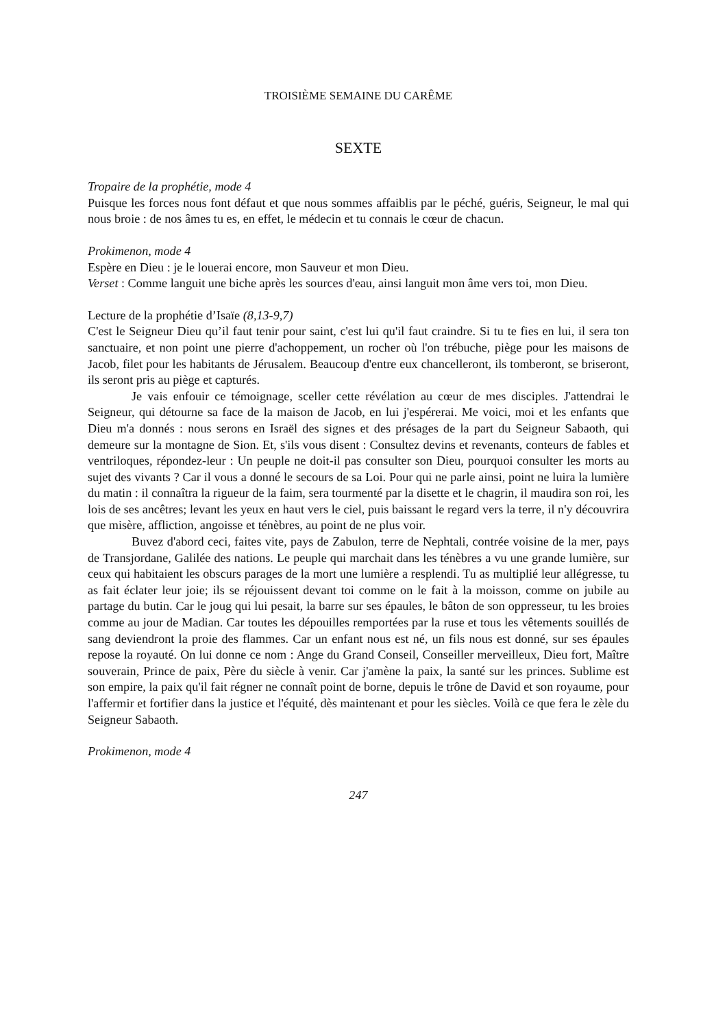TROISIÈME SEMAINE DU CARÊME
SEXTE
Tropaire de la prophétie, mode 4
Puisque les forces nous font défaut et que nous sommes affaiblis par le péché, guéris, Seigneur, le mal qui nous broie : de nos âmes tu es, en effet, le médecin et tu connais le cœur de chacun.
Prokimenon, mode 4
Espère en Dieu : je le louerai encore, mon Sauveur et mon Dieu.
Verset : Comme languit une biche après les sources d'eau, ainsi languit mon âme vers toi, mon Dieu.
Lecture de la prophétie d’Isaïe (8,13-9,7)
C'est le Seigneur Dieu qu’il faut tenir pour saint, c'est lui qu'il faut craindre. Si tu te fies en lui, il sera ton sanctuaire, et non point une pierre d'achoppement, un rocher où l'on trébuche, piège pour les maisons de Jacob, filet pour les habitants de Jérusalem. Beaucoup d'entre eux chancelleront, ils tomberont, se briseront, ils seront pris au piège et capturés.
Je vais enfouir ce témoignage, sceller cette révélation au cœur de mes disciples. J'attendrai le Seigneur, qui détourne sa face de la maison de Jacob, en lui j'espérerai. Me voici, moi et les enfants que Dieu m'a donnés : nous serons en Israël des signes et des présages de la part du Seigneur Sabaoth, qui demeure sur la montagne de Sion. Et, s'ils vous disent : Consultez devins et revenants, conteurs de fables et ventriloques, répondez-leur : Un peuple ne doit-il pas consulter son Dieu, pourquoi consulter les morts au sujet des vivants ? Car il vous a donné le secours de sa Loi. Pour qui ne parle ainsi, point ne luira la lumière du matin : il connaîtra la rigueur de la faim, sera tourmenté par la disette et le chagrin, il maudira son roi, les lois de ses ancêtres; levant les yeux en haut vers le ciel, puis baissant le regard vers la terre, il n'y découvrira que misère, affliction, angoisse et ténèbres, au point de ne plus voir.
Buvez d'abord ceci, faites vite, pays de Zabulon, terre de Nephtali, contrée voisine de la mer, pays de Transjordane, Galilée des nations. Le peuple qui marchait dans les ténèbres a vu une grande lumière, sur ceux qui habitaient les obscurs parages de la mort une lumière a resplendi. Tu as multiplié leur allégresse, tu as fait éclater leur joie; ils se réjouissent devant toi comme on le fait à la moisson, comme on jubile au partage du butin. Car le joug qui lui pesait, la barre sur ses épaules, le bâton de son oppresseur, tu les broies comme au jour de Madian. Car toutes les dépouilles remportées par la ruse et tous les vêtements souillés de sang deviendront la proie des flammes. Car un enfant nous est né, un fils nous est donné, sur ses épaules repose la royauté. On lui donne ce nom : Ange du Grand Conseil, Conseiller merveilleux, Dieu fort, Maître souverain, Prince de paix, Père du siècle à venir. Car j'amène la paix, la santé sur les princes. Sublime est son empire, la paix qu'il fait régner ne connaît point de borne, depuis le trône de David et son royaume, pour l'affermir et fortifier dans la justice et l'équité, dès maintenant et pour les siècles. Voilà ce que fera le zèle du Seigneur Sabaoth.
Prokimenon, mode 4
247